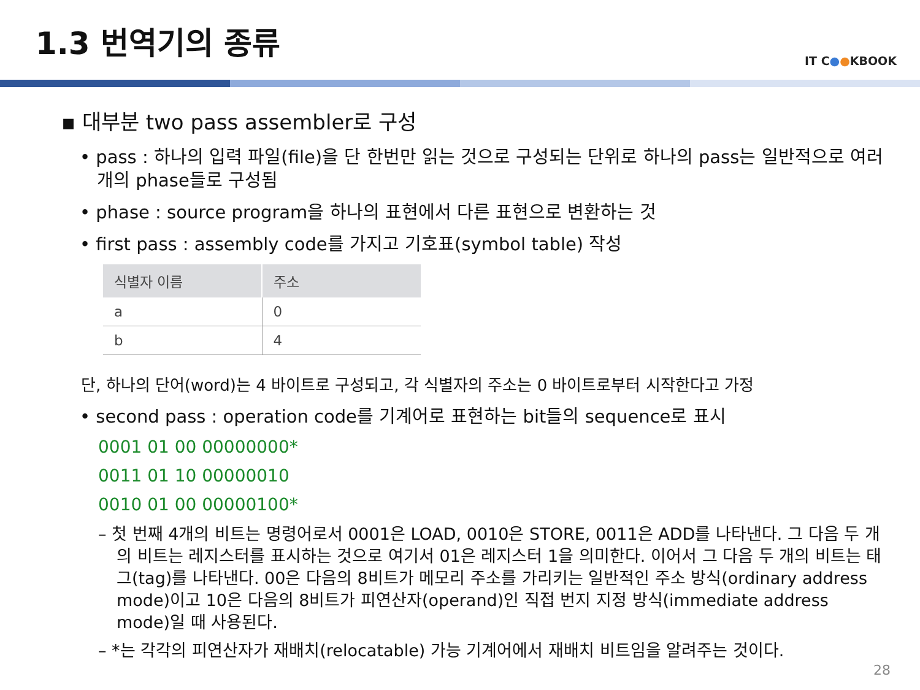1.3 번역기의 종류
IT C●●KBOOK
▪ 대부분 two pass assembler로 구성
• pass : 하나의 입력 파일(file)을 단 한번만 읽는 것으로 구성되는 단위로 하나의 pass는 일반적으로 여러 개의 phase들로 구성됨
• phase : source program을 하나의 표현에서 다른 표현으로 변환하는 것
• first pass : assembly code를 가지고 기호표(symbol table) 작성
| 식별자 이름 | 주소 |
| --- | --- |
| a | 0 |
| b | 4 |
단, 하나의 단어(word)는 4 바이트로 구성되고, 각 식별자의 주소는 0 바이트로부터 시작한다고 가정
• second pass : operation code를 기계어로 표현하는 bit들의 sequence로 표시
0001 01 00 00000000*
0011 01 10 00000010
0010 01 00 00000100*
– 첫 번째 4개의 비트는 명령어로서 0001은 LOAD, 0010은 STORE, 0011은 ADD를 나타낸다. 그 다음 두 개의 비트는 레지스터를 표시하는 것으로 여기서 01은 레지스터 1을 의미한다. 이어서 그 다음 두 개의 비트는 태그(tag)를 나타낸다. 00은 다음의 8비트가 메모리 주소를 가리키는 일반적인 주소 방식(ordinary address mode)이고 10은 다음의 8비트가 피연산자(operand)인 직접 번지 지정 방식(immediate address mode)일 때 사용된다.
– *는 각각의 피연산자가 재배치(relocatable) 가능 기계어에서 재배치 비트임을 알려주는 것이다.
28